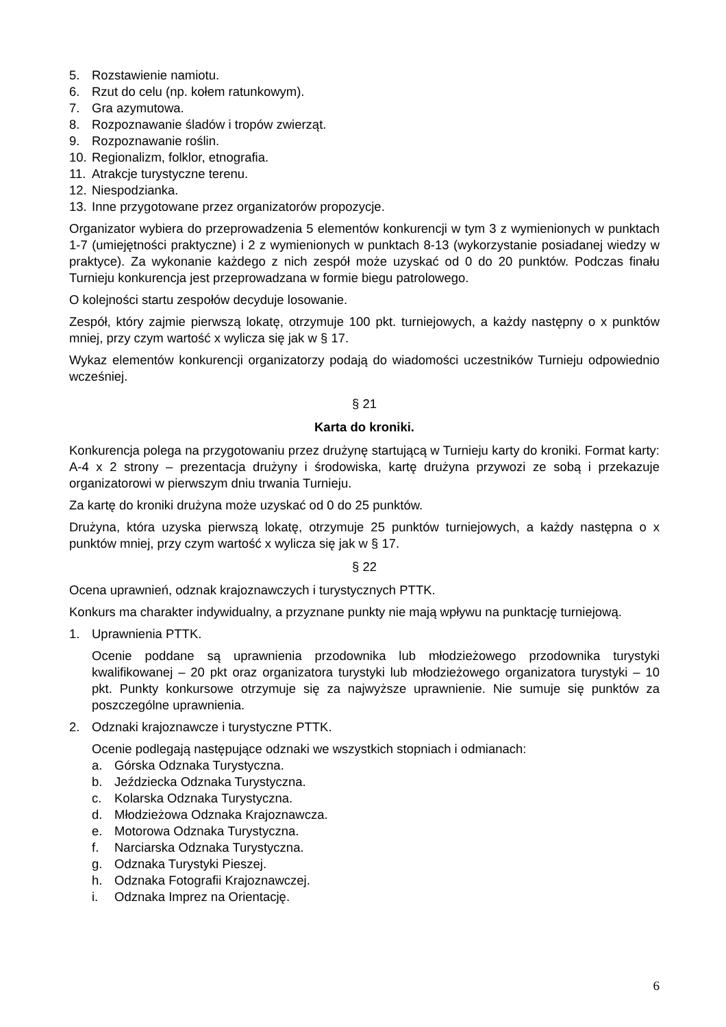5. Rozstawienie namiotu.
6. Rzut do celu (np. kołem ratunkowym).
7. Gra azymutowa.
8. Rozpoznawanie śladów i tropów zwierząt.
9. Rozpoznawanie roślin.
10. Regionalizm, folklor, etnografia.
11. Atrakcje turystyczne terenu.
12. Niespodzianka.
13. Inne przygotowane przez organizatorów propozycje.
Organizator wybiera do przeprowadzenia 5 elementów konkurencji w tym 3 z wymienionych w punktach 1-7 (umiejętności praktyczne) i 2 z wymienionych w punktach 8-13 (wykorzystanie posiadanej wiedzy w praktyce). Za wykonanie każdego z nich zespół może uzyskać od 0 do 20 punktów. Podczas finału Turnieju konkurencja jest przeprowadzana w formie biegu patrolowego.
O kolejności startu zespołów decyduje losowanie.
Zespół, który zajmie pierwszą lokatę, otrzymuje 100 pkt. turniejowych, a każdy następny o x punktów mniej, przy czym wartość x wylicza się jak w § 17.
Wykaz elementów konkurencji organizatorzy podają do wiadomości uczestników Turnieju odpowiednio wcześniej.
§ 21
Karta do kroniki.
Konkurencja polega na przygotowaniu przez drużynę startującą w Turnieju karty do kroniki. Format karty: A-4 x 2 strony – prezentacja drużyny i środowiska, kartę drużyna przywozi ze sobą i przekazuje organizatorowi w pierwszym dniu trwania Turnieju.
Za kartę do kroniki drużyna może uzyskać od 0 do 25 punktów.
Drużyna, która uzyska pierwszą lokatę, otrzymuje 25 punktów turniejowych, a każdy następna o x punktów mniej, przy czym wartość x wylicza się jak w § 17.
§ 22
Ocena uprawnień, odznak krajoznawczych i turystycznych PTTK.
Konkurs ma charakter indywidualny, a przyznane punkty nie mają wpływu na punktację turniejową.
1. Uprawnienia PTTK.
Ocenie poddane są uprawnienia przodownika lub młodzieżowego przodownika turystyki kwalifikowanej – 20 pkt oraz organizatora turystyki lub młodzieżowego organizatora turystyki – 10 pkt. Punkty konkursowe otrzymuje się za najwyższe uprawnienie. Nie sumuje się punktów za poszczególne uprawnienia.
2. Odznaki krajoznawcze i turystyczne PTTK.
Ocenie podlegają następujące odznaki we wszystkich stopniach i odmianach:
a. Górska Odznaka Turystyczna.
b. Jeździecka Odznaka Turystyczna.
c. Kolarska Odznaka Turystyczna.
d. Młodzieżowa Odznaka Krajoznawcza.
e. Motorowa Odznaka Turystyczna.
f. Narciarska Odznaka Turystyczna.
g. Odznaka Turystyki Pieszej.
h. Odznaka Fotografii Krajoznawczej.
i. Odznaka Imprez na Orientację.
6